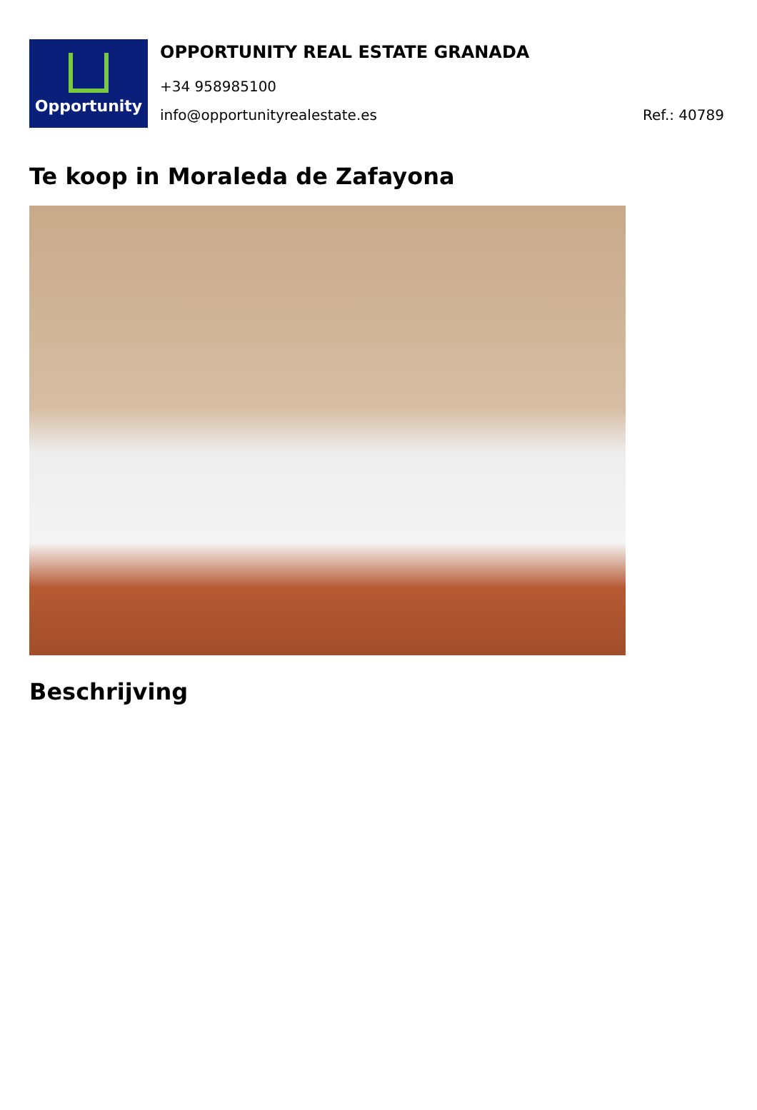Opportunity
OPPORTUNITY REAL ESTATE GRANADA
+34 958985100
info@opportunityrealestate.es Ref.: 40789
Te koop in Moraleda de Zafayona
Beschrijving